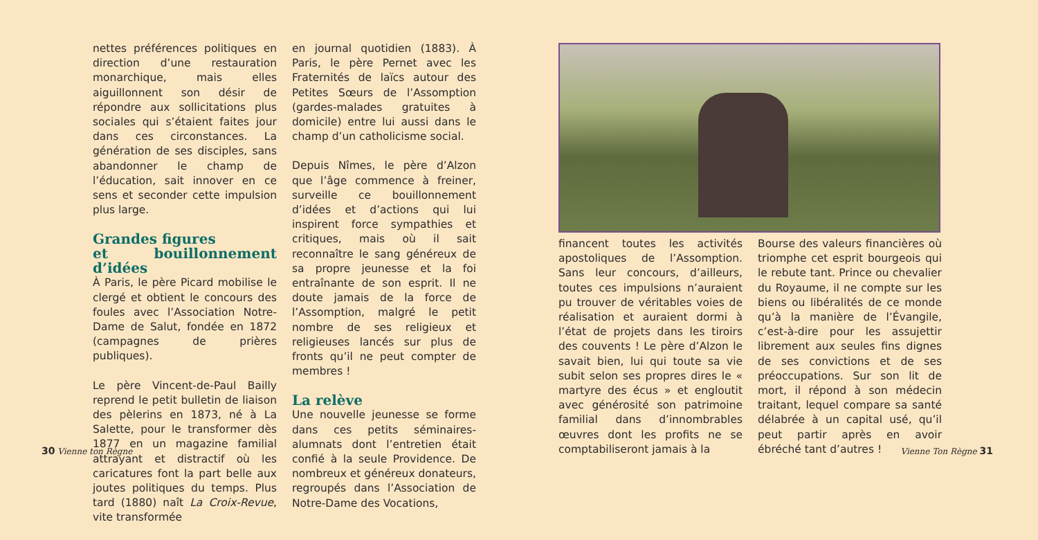nettes préférences politiques en direction d’une restauration monarchique, mais elles aiguillonnent son désir de répondre aux sollicitations plus sociales qui s’étaient faites jour dans ces circonstances. La génération de ses disciples, sans abandonner le champ de l’éducation, sait innover en ce sens et seconder cette impulsion plus large.
Grandes figures
et bouillonnement d’idées
À Paris, le père Picard mobilise le clergé et obtient le concours des foules avec l’Association Notre-Dame de Salut, fondée en 1872 (campagnes de prières publiques).
Le père Vincent-de-Paul Bailly reprend le petit bulletin de liaison des pèlerins en 1873, né à La Salette, pour le transformer dès 1877 en un magazine familial attrayant et distractif où les caricatures font la part belle aux joutes politiques du temps. Plus tard (1880) naît La Croix-Revue, vite transformée
en journal quotidien (1883). À Paris, le père Pernet avec les Fraternités de laïcs autour des Petites Sœurs de l’Assomption (gardes-malades gratuites à domicile) entre lui aussi dans le champ d’un catholicisme social.
Depuis Nîmes, le père d’Alzon que l’âge commence à freiner, surveille ce bouillonnement d’idées et d’actions qui lui inspirent force sympathies et critiques, mais où il sait reconnaître le sang généreux de sa propre jeunesse et la foi entraînante de son esprit. Il ne doute jamais de la force de l’Assomption, malgré le petit nombre de ses religieux et religieuses lancés sur plus de fronts qu’il ne peut compter de membres !
La relève
Une nouvelle jeunesse se forme dans ces petits séminaires-alumnats dont l’entretien était confié à la seule Providence. De nombreux et généreux donateurs, regroupés dans l’Association de Notre-Dame des Vocations,
30 Vienne ton Règne
financent toutes les activités apostoliques de l’Assomption. Sans leur concours, d’ailleurs, toutes ces impulsions n’auraient pu trouver de véritables voies de réalisation et auraient dormi à l’état de projets dans les tiroirs des couvents ! Le père d’Alzon le savait bien, lui qui toute sa vie subit selon ses propres dires le « martyre des écus » et engloutit avec générosité son patrimoine familial dans d’innombrables œuvres dont les profits ne se comptabiliseront jamais à la
Bourse des valeurs financières où triomphe cet esprit bourgeois qui le rebute tant. Prince ou chevalier du Royaume, il ne compte sur les biens ou libéralités de ce monde qu’à la manière de l’Évangile, c’est-à-dire pour les assujettir librement aux seules fins dignes de ses convictions et de ses préoccupations. Sur son lit de mort, il répond à son médecin traitant, lequel compare sa santé délabrée à un capital usé, qu’il peut partir après en avoir ébréché tant d’autres !
Vienne Ton Règne 31